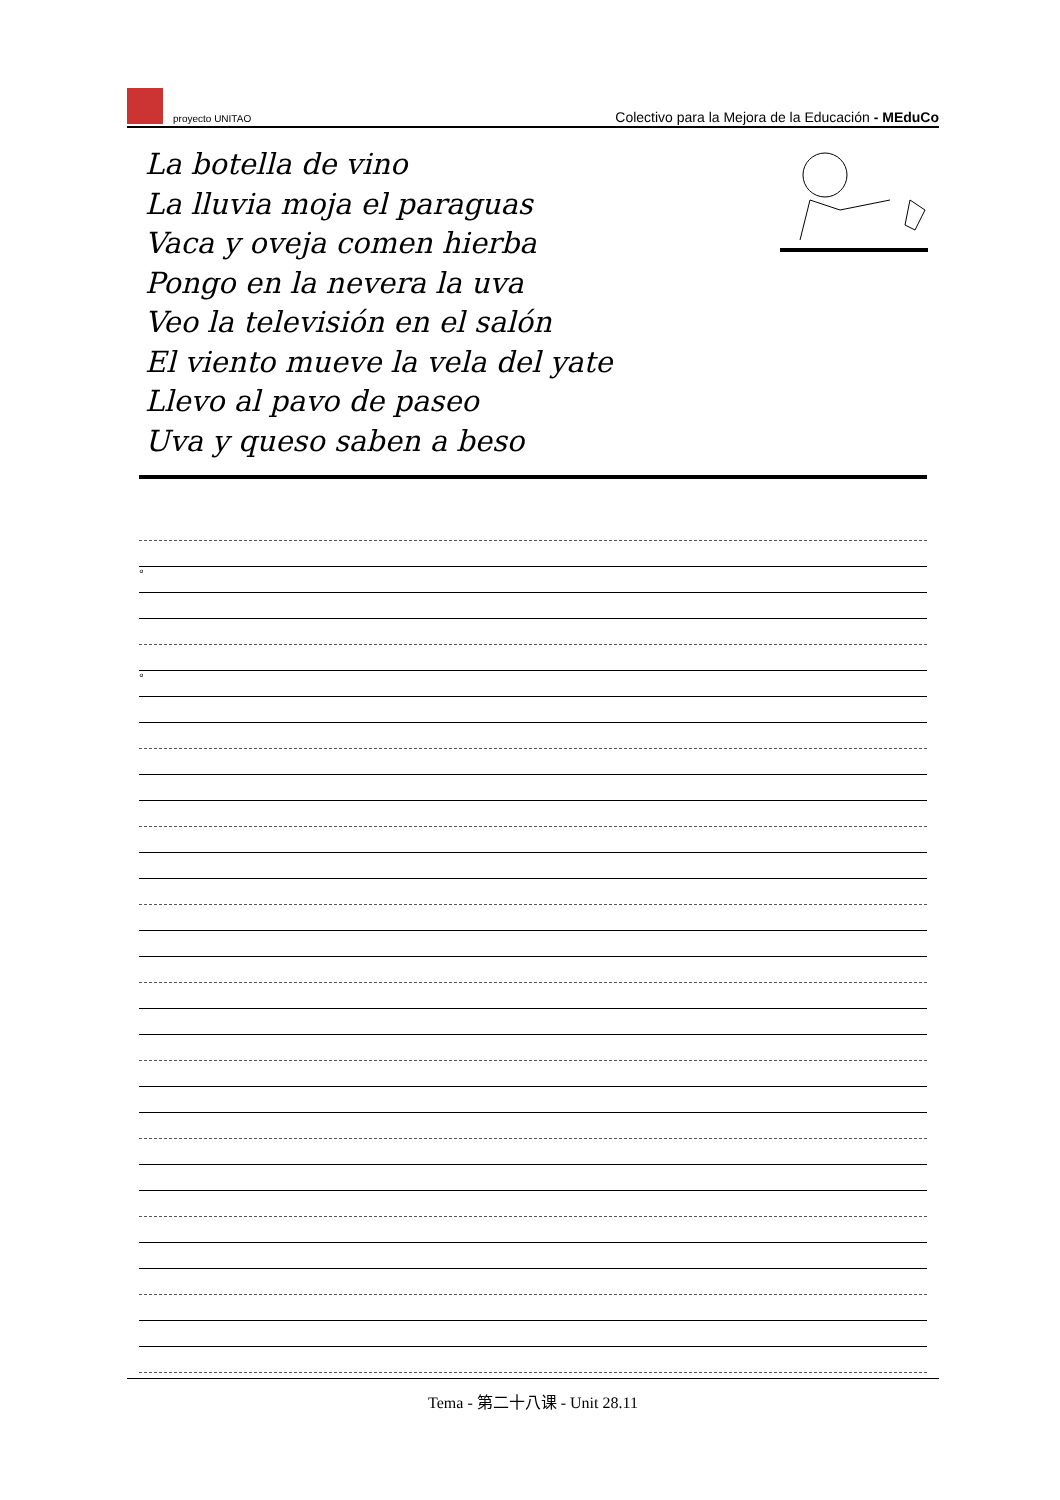proyecto UNITAO
Colectivo para la Mejora de la Educación - MEduCo
La botella de vino
La lluvia moja el paraguas
Vaca y oveja comen hierba
Pongo en la nevera la uva
Veo la televisión en el salón
El viento mueve la vela del yate
Llevo al pavo de paseo
Uva y queso saben a beso
°
°
Tema - 第二十八课 - Unit 28.11